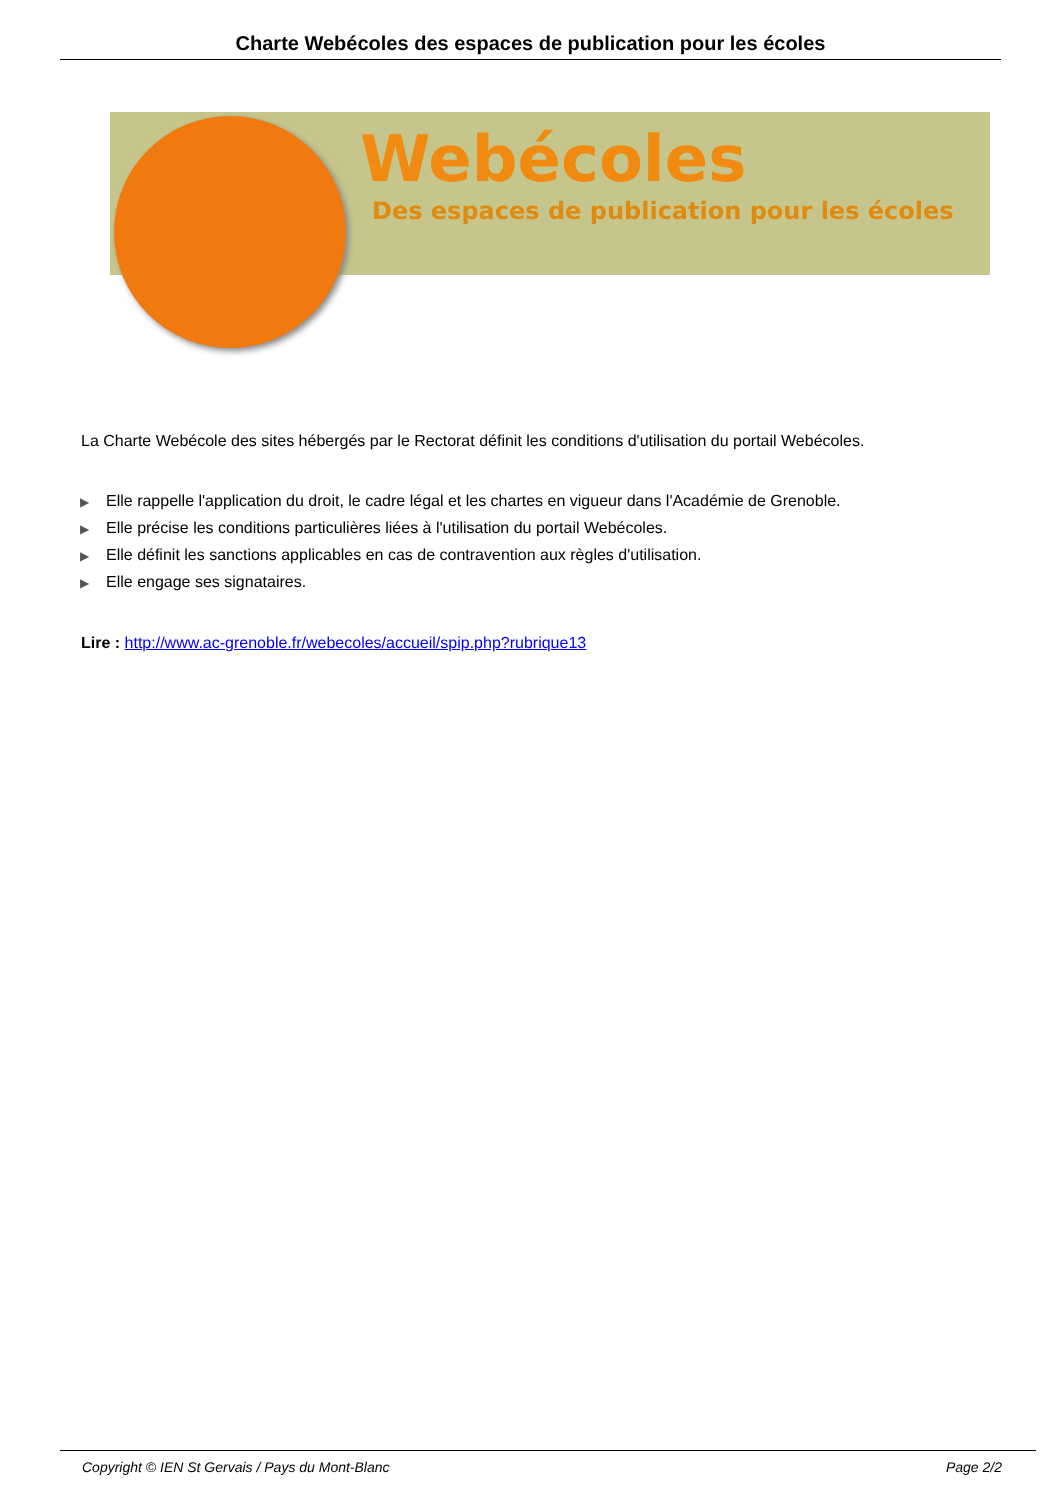Charte Webécoles des espaces de publication pour les écoles
Webécoles
Des espaces de publication pour les écoles
La Charte Webécole des sites hébergés par le Rectorat définit les conditions d'utilisation du portail Webécoles.
▶ Elle rappelle l'application du droit, le cadre légal et les chartes en vigueur dans l'Académie de Grenoble.
▶ Elle précise les conditions particulières liées à l'utilisation du portail Webécoles.
▶ Elle définit les sanctions applicables en cas de contravention aux règles d'utilisation.
▶ Elle engage ses signataires.
Lire : http://www.ac-grenoble.fr/webecoles/accueil/spip.php?rubrique13
Copyright © IEN St Gervais / Pays du Mont-Blanc Page 2/2